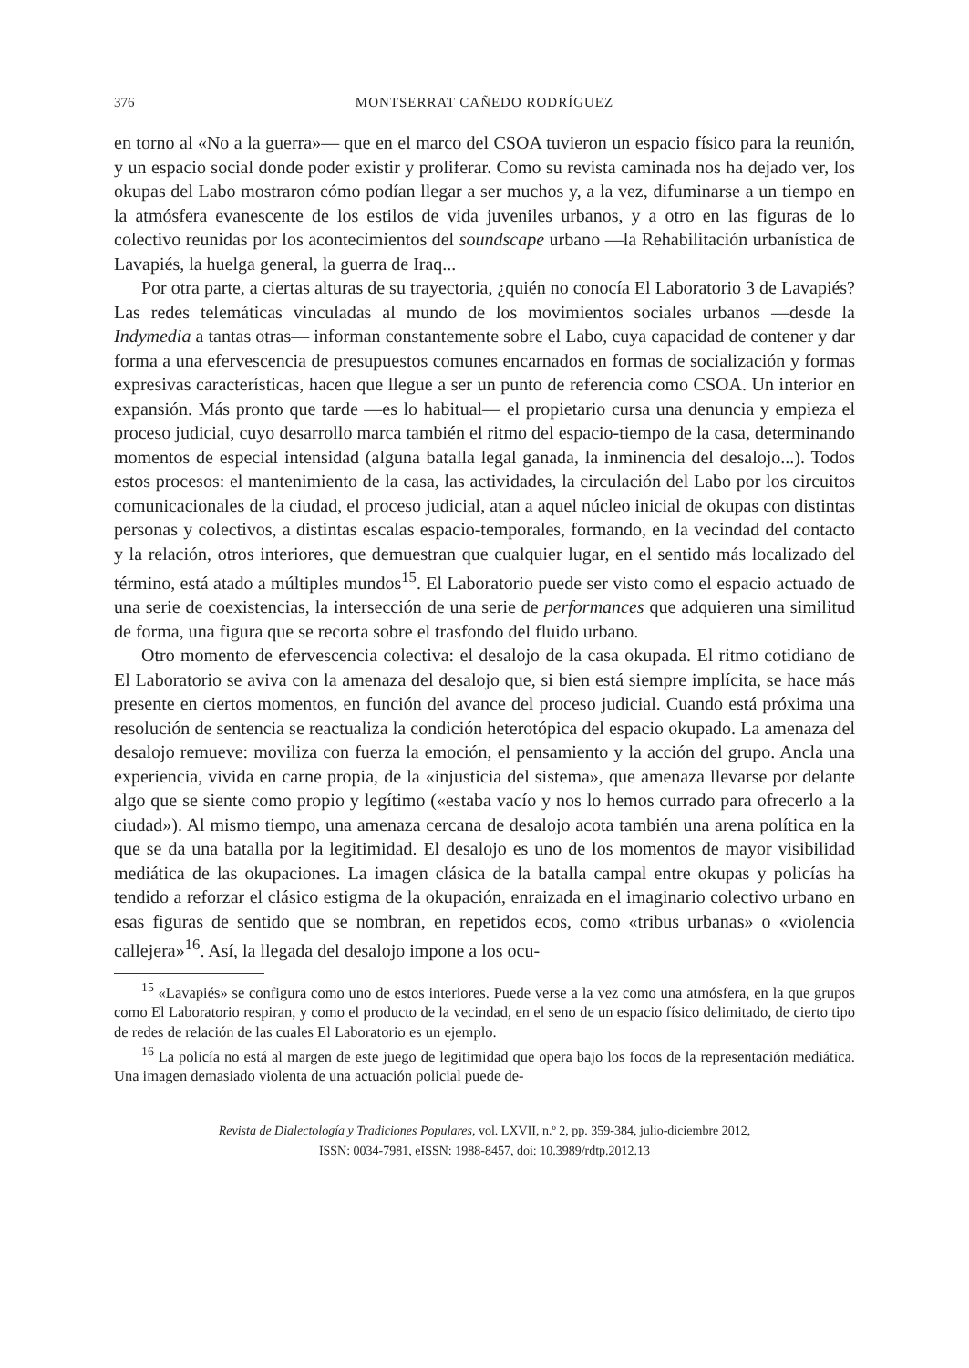376 MONTSERRAT CAÑEDO RODRÍGUEZ
en torno al «No a la guerra»— que en el marco del CSOA tuvieron un espacio físico para la reunión, y un espacio social donde poder existir y proliferar. Como su revista caminada nos ha dejado ver, los okupas del Labo mostraron cómo podían llegar a ser muchos y, a la vez, difuminarse a un tiempo en la atmósfera evanescente de los estilos de vida juveniles urbanos, y a otro en las figuras de lo colectivo reunidas por los acontecimientos del soundscape urbano —la Rehabilitación urbanística de Lavapiés, la huelga general, la guerra de Iraq...
Por otra parte, a ciertas alturas de su trayectoria, ¿quién no conocía El Laboratorio 3 de Lavapiés? Las redes telemáticas vinculadas al mundo de los movimientos sociales urbanos —desde la Indymedia a tantas otras— informan constantemente sobre el Labo, cuya capacidad de contener y dar forma a una efervescencia de presupuestos comunes encarnados en formas de socialización y formas expresivas características, hacen que llegue a ser un punto de referencia como CSOA. Un interior en expansión. Más pronto que tarde —es lo habitual— el propietario cursa una denuncia y empieza el proceso judicial, cuyo desarrollo marca también el ritmo del espacio-tiempo de la casa, determinando momentos de especial intensidad (alguna batalla legal ganada, la inminencia del desalojo...). Todos estos procesos: el mantenimiento de la casa, las actividades, la circulación del Labo por los circuitos comunicacionales de la ciudad, el proceso judicial, atan a aquel núcleo inicial de okupas con distintas personas y colectivos, a distintas escalas espacio-temporales, formando, en la vecindad del contacto y la relación, otros interiores, que demuestran que cualquier lugar, en el sentido más localizado del término, está atado a múltiples mundos<sup>15</sup>. El Laboratorio puede ser visto como el espacio actuado de una serie de coexistencias, la intersección de una serie de performances que adquieren una similitud de forma, una figura que se recorta sobre el trasfondo del fluido urbano.
Otro momento de efervescencia colectiva: el desalojo de la casa okupada. El ritmo cotidiano de El Laboratorio se aviva con la amenaza del desalojo que, si bien está siempre implícita, se hace más presente en ciertos momentos, en función del avance del proceso judicial. Cuando está próxima una resolución de sentencia se reactualiza la condición heterotópica del espacio okupado. La amenaza del desalojo remueve: moviliza con fuerza la emoción, el pensamiento y la acción del grupo. Ancla una experiencia, vivida en carne propia, de la «injusticia del sistema», que amenaza llevarse por delante algo que se siente como propio y legítimo («estaba vacío y nos lo hemos currado para ofrecerlo a la ciudad»). Al mismo tiempo, una amenaza cercana de desalojo acota también una arena política en la que se da una batalla por la legitimidad. El desalojo es uno de los momentos de mayor visibilidad mediática de las okupaciones. La imagen clásica de la batalla campal entre okupas y policías ha tendido a reforzar el clásico estigma de la okupación, enraizada en el imaginario colectivo urbano en esas figuras de sentido que se nombran, en repetidos ecos, como «tribus urbanas» o «violencia callejera»<sup>16</sup>. Así, la llegada del desalojo impone a los ocu-
<sup>15</sup> «Lavapiés» se configura como uno de estos interiores. Puede verse a la vez como una atmósfera, en la que grupos como El Laboratorio respiran, y como el producto de la vecindad, en el seno de un espacio físico delimitado, de cierto tipo de redes de relación de las cuales El Laboratorio es un ejemplo.
<sup>16</sup> La policía no está al margen de este juego de legitimidad que opera bajo los focos de la representación mediática. Una imagen demasiado violenta de una actuación policial puede de-
Revista de Dialectología y Tradiciones Populares, vol. LXVII, n.º 2, pp. 359-384, julio-diciembre 2012,
ISSN: 0034-7981, eISSN: 1988-8457, doi: 10.3989/rdtp.2012.13